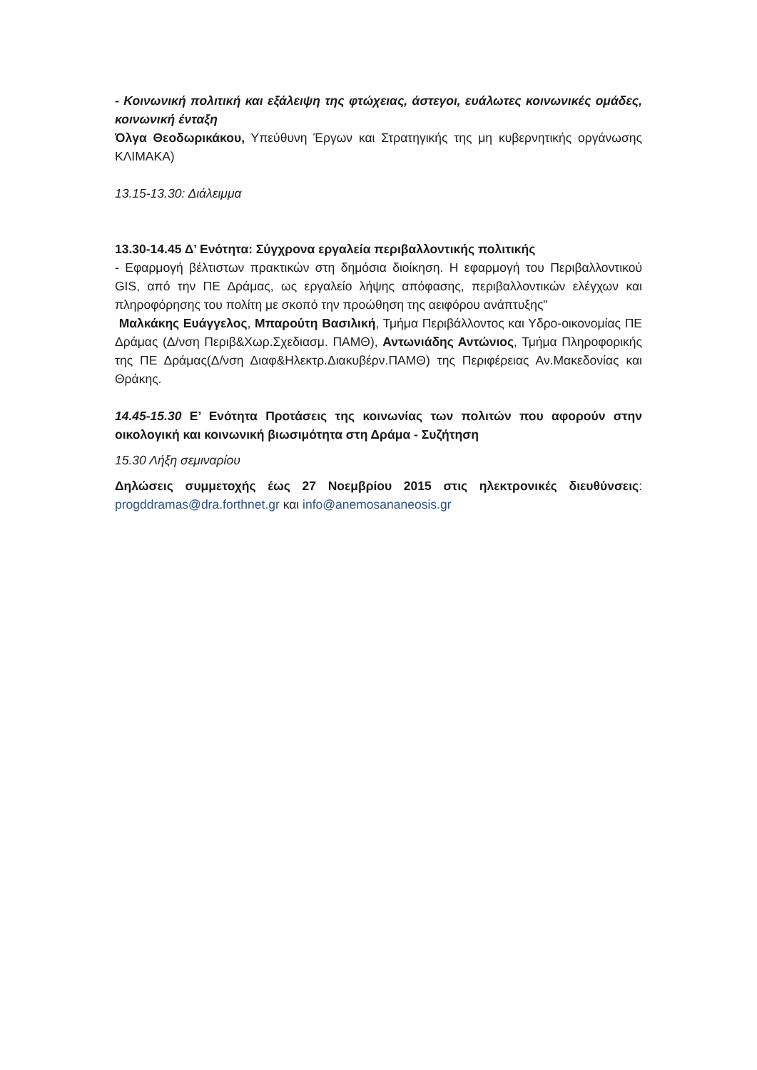- Κοινωνική πολιτική και εξάλειψη της φτώχειας, άστεγοι, ευάλωτες κοινωνικές ομάδες, κοινωνική ένταξη
Όλγα Θεοδωρικάκου, Υπεύθυνη Έργων και Στρατηγικής της μη κυβερνητικής οργάνωσης ΚΛΙΜΑΚΑ)
13.15-13.30: Διάλειμμα
13.30-14.45 Δ’ Ενότητα: Σύγχρονα εργαλεία περιβαλλοντικής πολιτικής
- Εφαρμογή βέλτιστων πρακτικών στη δημόσια διοίκηση. Η εφαρμογή του Περιβαλλοντικού GIS, από την ΠΕ Δράμας, ως εργαλείο λήψης απόφασης, περιβαλλοντικών ελέγχων και πληροφόρησης του πολίτη με σκοπό την προώθηση της αειφόρου ανάπτυξης"
Μαλκάκης Ευάγγελος, Μπαρούτη Βασιλική, Τμήμα Περιβάλλοντος και Υδρο-οικονομίας ΠΕ Δράμας (Δ/νση Περιβ&Χωρ.Σχεδιασμ. ΠΑΜΘ), Αντωνιάδης Αντώνιος, Τμήμα Πληροφορικής της ΠΕ Δράμας(Δ/νση Διαφ&Ηλεκτρ.Διακυβέρν.ΠΑΜΘ) της Περιφέρειας Αν.Μακεδονίας και Θράκης.
14.45-15.30 Ε’ Ενότητα Προτάσεις της κοινωνίας των πολιτών που αφορούν στην οικολογική και κοινωνική βιωσιμότητα στη Δράμα - Συζήτηση
15.30 Λήξη σεμιναρίου
Δηλώσεις συμμετοχής έως 27 Νοεμβρίου 2015 στις ηλεκτρονικές διευθύνσεις: progddramas@dra.forthnet.gr και info@anemosananeosis.gr